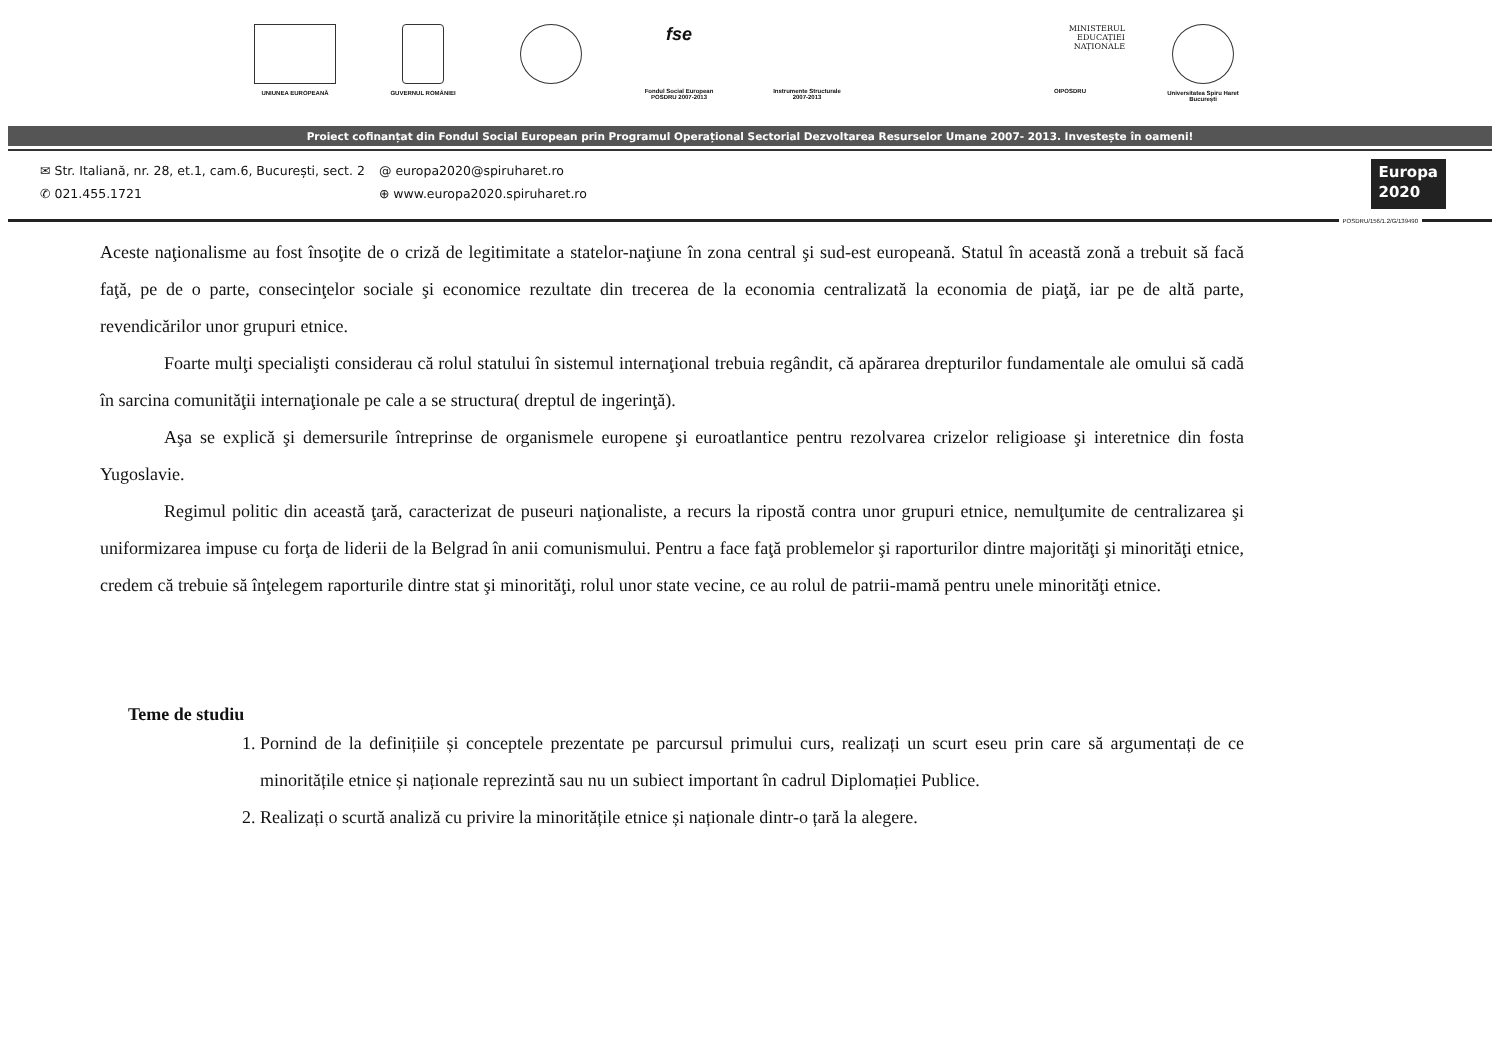UNIUNEA EUROPEANĂ GUVERNUL ROMÂNIEI
fse
Fondul Social European
POSDRU 2007-2013
Instrumente Structurale
2007-2013
MINISTERUL
EDUCAȚIEI
NAȚIONALE
OIPOSDRU
Universitatea Spiru Haret
București
Proiect cofinanțat din Fondul Social European prin Programul Operațional Sectorial Dezvoltarea Resurselor Umane 2007- 2013. Investește în oameni!
✉ Str. Italiană, nr. 28, et.1, cam.6, București, sect. 2
✆ 021.455.1721
@ europa2020@spiruharet.ro
⊕ www.europa2020.spiruharet.ro
Europa
2020
POSDRU/156/1.2/G/139490
Aceste naţionalisme au fost însoţite de o criză de legitimitate a statelor-naţiune în zona central şi sud-est europeană. Statul în această zonă a trebuit să facă faţă, pe de o parte, consecinţelor sociale şi economice rezultate din trecerea de la economia centralizată la economia de piaţă, iar pe de altă parte, revendicărilor unor grupuri etnice.
Foarte mulţi specialişti considerau că rolul statului în sistemul internaţional trebuia regândit, că apărarea drepturilor fundamentale ale omului să cadă în sarcina comunităţii internaţionale pe cale a se structura( dreptul de ingerinţă).
Aşa se explică şi demersurile întreprinse de organismele europene şi euroatlantice pentru rezolvarea crizelor religioase şi interetnice din fosta Yugoslavie.
Regimul politic din această ţară, caracterizat de puseuri naţionaliste, a recurs la ripostă contra unor grupuri etnice, nemulţumite de centralizarea şi uniformizarea impuse cu forţa de liderii de la Belgrad în anii comunismului. Pentru a face faţă problemelor şi raporturilor dintre majorităţi şi minorităţi etnice, credem că trebuie să înţelegem raporturile dintre stat şi minorităţi, rolul unor state vecine, ce au rolul de patrii-mamă pentru unele minorităţi etnice.
Teme de studiu
1. Pornind de la definițiile și conceptele prezentate pe parcursul primului curs, realizați un scurt eseu prin care să argumentați de ce minoritățile etnice și naționale reprezintă sau nu un subiect important în cadrul Diplomației Publice.
2. Realizați o scurtă analiză cu privire la minoritățile etnice și naționale dintr-o țară la alegere.